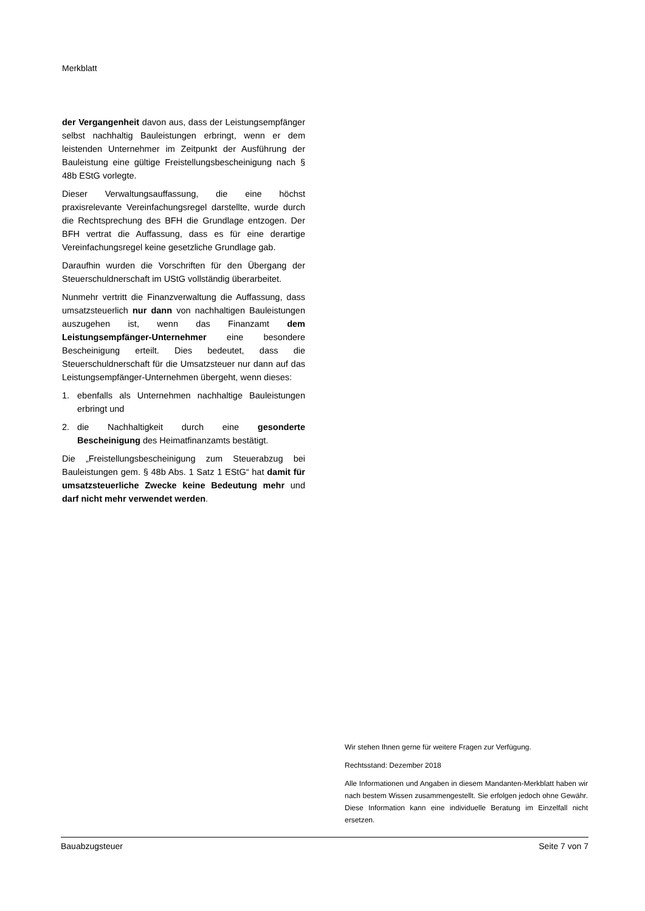Merkblatt
der Vergangenheit davon aus, dass der Leistungsempfänger selbst nachhaltig Bauleistungen erbringt, wenn er dem leistenden Unternehmer im Zeitpunkt der Ausführung der Bauleistung eine gültige Freistellungsbescheinigung nach § 48b EStG vorlegte.
Dieser Verwaltungsauffassung, die eine höchst praxisrelevante Vereinfachungsregel darstellte, wurde durch die Rechtsprechung des BFH die Grundlage entzogen. Der BFH vertrat die Auffassung, dass es für eine derartige Vereinfachungsregel keine gesetzliche Grundlage gab.
Daraufhin wurden die Vorschriften für den Übergang der Steuerschuldnerschaft im UStG vollständig überarbeitet.
Nunmehr vertritt die Finanzverwaltung die Auffassung, dass umsatzsteuerlich nur dann von nachhaltigen Bauleistungen auszugehen ist, wenn das Finanzamt dem Leistungsempfänger-Unternehmer eine besondere Bescheinigung erteilt. Dies bedeutet, dass die Steuerschuldnerschaft für die Umsatzsteuer nur dann auf das Leistungsempfänger-Unternehmen übergeht, wenn dieses:
1. ebenfalls als Unternehmen nachhaltige Bauleistungen erbringt und
2. die Nachhaltigkeit durch eine gesonderte Bescheinigung des Heimatfinanzamts bestätigt.
Die „Freistellungsbescheinigung zum Steuerabzug bei Bauleistungen gem. § 48b Abs. 1 Satz 1 EStG“ hat damit für umsatzsteuerliche Zwecke keine Bedeutung mehr und darf nicht mehr verwendet werden.
Wir stehen Ihnen gerne für weitere Fragen zur Verfügung.
Rechtsstand: Dezember 2018
Alle Informationen und Angaben in diesem Mandanten-Merkblatt haben wir nach bestem Wissen zusammengestellt. Sie erfolgen jedoch ohne Gewähr. Diese Information kann eine individuelle Beratung im Einzelfall nicht ersetzen.
Bauabzugsteuer Seite 7 von 7